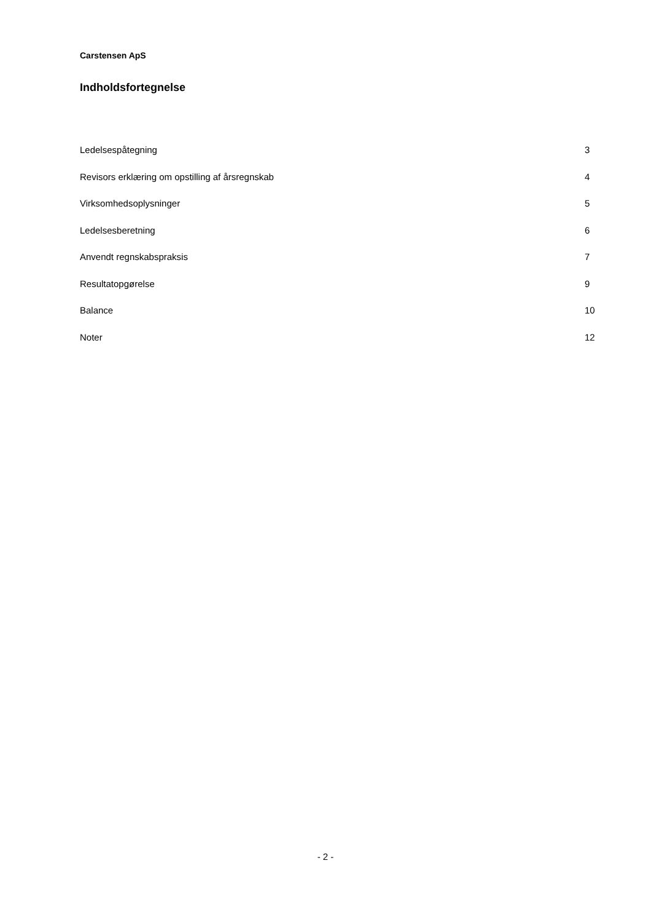Carstensen ApS
Indholdsfortegnelse
Ledelsespåtegning 3
Revisors erklæring om opstilling af årsregnskab 4
Virksomhedsoplysninger 5
Ledelsesberetning 6
Anvendt regnskabspraksis 7
Resultatopgørelse 9
Balance 10
Noter 12
- 2 -